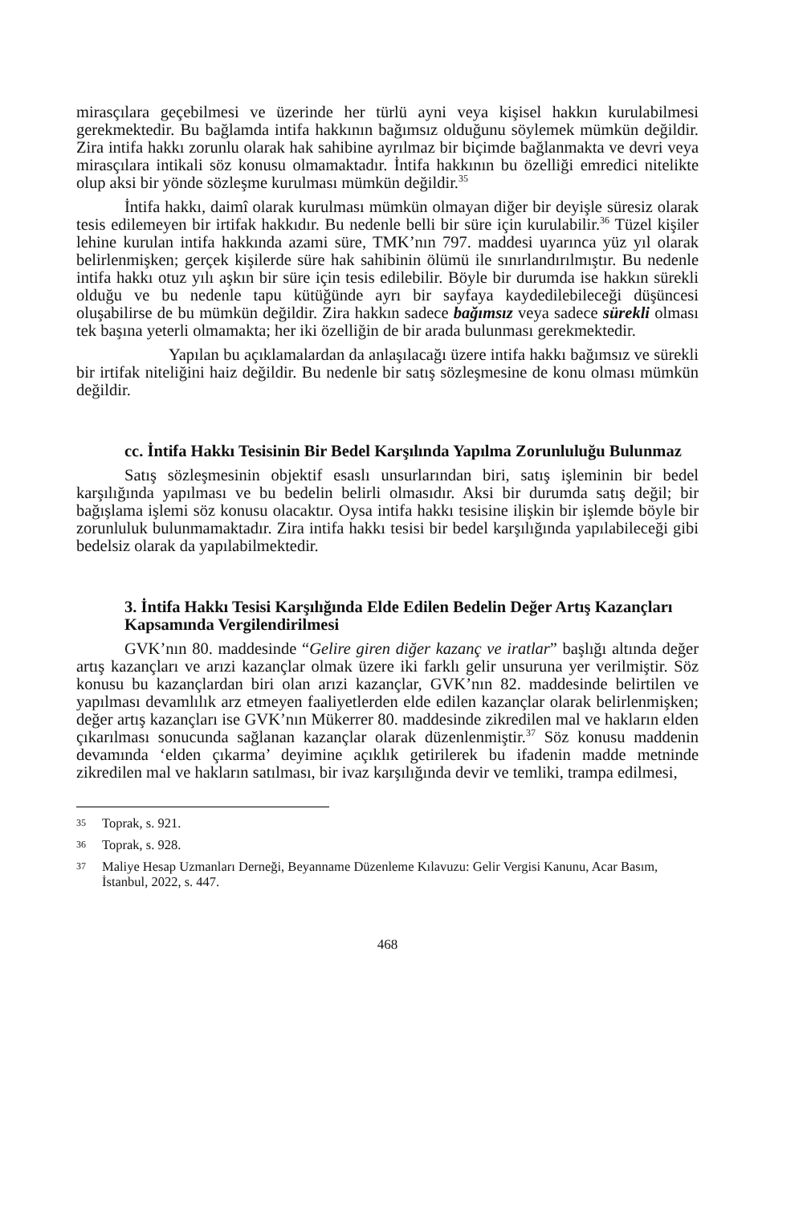mirasçılara geçebilmesi ve üzerinde her türlü ayni veya kişisel hakkın kurulabilmesi gerekmektedir. Bu bağlamda intifa hakkının bağımsız olduğunu söylemek mümkün değildir. Zira intifa hakkı zorunlu olarak hak sahibine ayrılmaz bir biçimde bağlanmakta ve devri veya mirasçılara intikali söz konusu olmamaktadır. İntifa hakkının bu özelliği emredici nitelikte olup aksi bir yönde sözleşme kurulması mümkün değildir.<sup>35</sup>
İntifa hakkı, daimî olarak kurulması mümkün olmayan diğer bir deyişle süresiz olarak tesis edilemeyen bir irtifak hakkıdır. Bu nedenle belli bir süre için kurulabilir.<sup>36</sup> Tüzel kişiler lehine kurulan intifa hakkında azami süre, TMK’nın 797. maddesi uyarınca yüz yıl olarak belirlenmişken; gerçek kişilerde süre hak sahibinin ölümü ile sınırlandırılmıştır. Bu nedenle intifa hakkı otuz yılı aşkın bir süre için tesis edilebilir. Böyle bir durumda ise hakkın sürekli olduğu ve bu nedenle tapu kütüğünde ayrı bir sayfaya kaydedilebileceği düşüncesi oluşabilirse de bu mümkün değildir. Zira hakkın sadece bağımsız veya sadece sürekli olması tek başına yeterli olmamakta; her iki özelliğin de bir arada bulunması gerekmektedir.
Yapılan bu açıklamalardan da anlaşılacağı üzere intifa hakkı bağımsız ve sürekli bir irtifak niteliğini haiz değildir. Bu nedenle bir satış sözleşmesine de konu olması mümkün değildir.
cc. İntifa Hakkı Tesisinin Bir Bedel Karşılında Yapılma Zorunluluğu Bulunmaz
Satış sözleşmesinin objektif esaslı unsurlarından biri, satış işleminin bir bedel karşılığında yapılması ve bu bedelin belirli olmasıdır. Aksi bir durumda satış değil; bir bağışlama işlemi söz konusu olacaktır. Oysa intifa hakkı tesisine ilişkin bir işlemde böyle bir zorunluluk bulunmamaktadır. Zira intifa hakkı tesisi bir bedel karşılığında yapılabileceği gibi bedelsiz olarak da yapılabilmektedir.
3. İntifa Hakkı Tesisi Karşılığında Elde Edilen Bedelin Değer Artış Kazançları Kapsamında Vergilendirilmesi
GVK’nın 80. maddesinde “Gelire giren diğer kazanç ve iratlar” başlığı altında değer artış kazançları ve arızi kazançlar olmak üzere iki farklı gelir unsuruna yer verilmiştir. Söz konusu bu kazançlardan biri olan arızi kazançlar, GVK’nın 82. maddesinde belirtilen ve yapılması devamlılık arz etmeyen faaliyetlerden elde edilen kazançlar olarak belirlenmişken; değer artış kazançları ise GVK’nın Mükerrer 80. maddesinde zikredilen mal ve hakların elden çıkarılması sonucunda sağlanan kazançlar olarak düzenlenmiştir.<sup>37</sup> Söz konusu maddenin devamında ‘elden çıkarma’ deyimine açıklık getirilerek bu ifadenin madde metninde zikredilen mal ve hakların satılması, bir ivaz karşılığında devir ve temliki, trampa edilmesi,
35
Toprak, s. 921.
36
Toprak, s. 928.
37
Maliye Hesap Uzmanları Derneği, Beyanname Düzenleme Kılavuzu: Gelir Vergisi Kanunu, Acar Basım, İstanbul, 2022, s. 447.
468